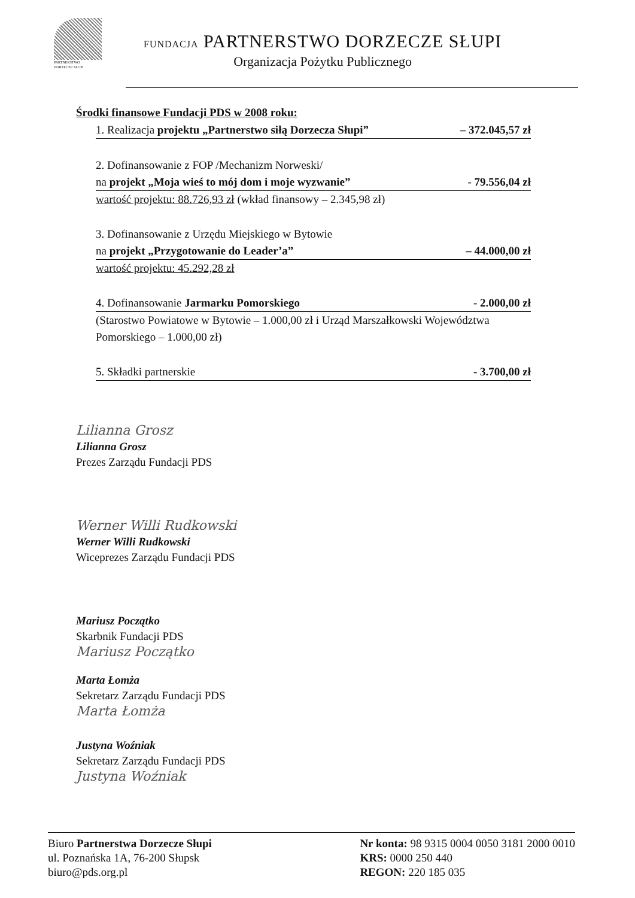PARTNERSTWO
DORZECZE SŁUPI
FUNDACJA PARTNERSTWO DORZECZE SŁUPI
Organizacja Pożytku Publicznego
Środki finansowe Fundacji PDS w 2008 roku:
1. Realizacja projektu „Partnerstwo siłą Dorzecza Słupi” – 372.045,57 zł
2. Dofinansowanie z FOP /Mechanizm Norweski/
na projekt „Moja wieś to mój dom i moje wyzwanie” - 79.556,04 zł
wartość projektu: 88.726,93 zł (wkład finansowy – 2.345,98 zł)
3. Dofinansowanie z Urzędu Miejskiego w Bytowie
na projekt „Przygotowanie do Leader’a” – 44.000,00 zł
wartość projektu: 45.292,28 zł
4. Dofinansowanie Jarmarku Pomorskiego - 2.000,00 zł
(Starostwo Powiatowe w Bytowie – 1.000,00 zł i Urząd Marszałkowski Województwa Pomorskiego – 1.000,00 zł)
5. Składki partnerskie - 3.700,00 zł
Lilianna Grosz
Lilianna Grosz
Prezes Zarządu Fundacji PDS
Werner Willi Rudkowski
Werner Willi Rudkowski
Wiceprezes Zarządu Fundacji PDS
Mariusz Początko
Skarbnik Fundacji PDS
Mariusz Początko
Marta Łomża
Sekretarz Zarządu Fundacji PDS
Marta Łomża
Justyna Woźniak
Sekretarz Zarządu Fundacji PDS
Justyna Woźniak
Biuro Partnerstwa Dorzecze Słupi
ul. Poznańska 1A, 76-200 Słupsk
biuro@pds.org.pl
Nr konta: 98 9315 0004 0050 3181 2000 0010
KRS: 0000 250 440
REGON: 220 185 035